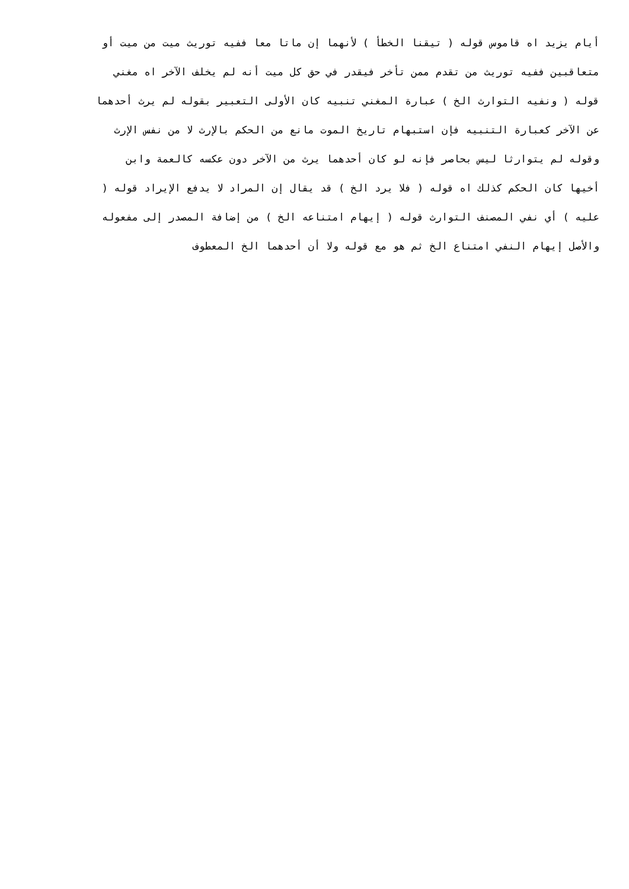أيام يزيد اه قاموس قوله ( تيقنا الخطأ ) لأنهما إن ماتا معا ففيه توريث ميت من ميت أو
متعاقبين ففيه توريث من تقدم ممن تأخر فيقدر في حق كل ميت أنه لم يخلف الآخر اه مغني
قوله ( ونفيه التوارث الخ ) عبارة المغني تنبيه كان الأولى التعبير بقوله لم يرث أحدهما
عن الآخر كعبارة التنبيه فإن استبهام تاريخ الموت مانع من الحكم بالإرث لا من نفس الإرث
وقوله لم يتوارثا ليس بحاصر فإنه لو كان أحدهما يرث من الآخر دون عكسه كالعمة وابن
أخيها كان الحكم كذلك اه قوله ( فلا يرد الخ ) قد يقال إن المراد لا يدفع الإيراد قوله (
عليه ) أي نفي المصنف التوارث قوله ( إيهام امتناعه الخ ) من إضافة المصدر إلى مفعوله
والأصل إيهام النفي امتناع الخ ثم هو مع قوله ولا أن أحدهما الخ المعطوف